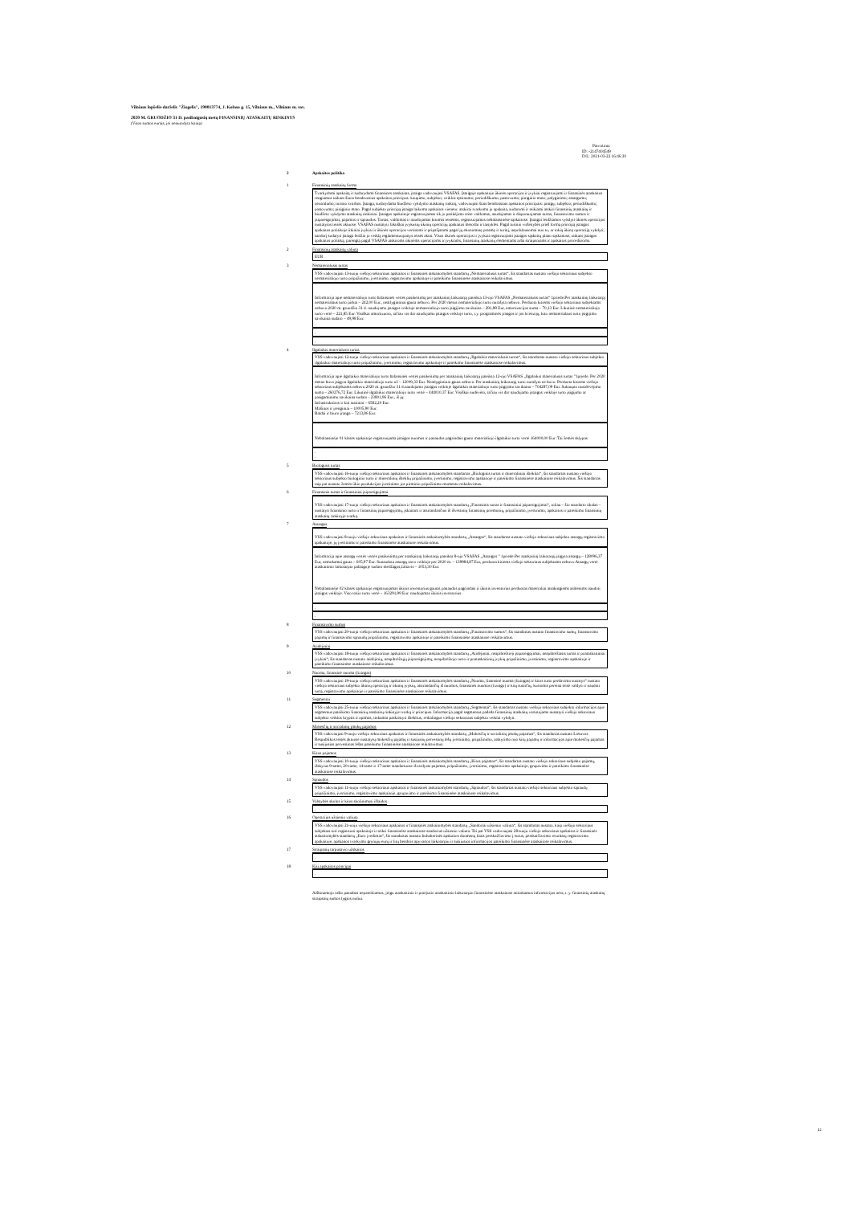Vilniaus lopšelis-darželis "Žiogelis", 190013774, J. Kolaso g. 15, Vilniaus m., Vilniaus m. sav.
2020 M. GRUODŽIO 31 D. pasibaigusių metų FINANSINIŲ ATASKAITŲ RINKINYS
(Visos sumos eurais, jei nenurodyta kitaip)
Patvirtinta
ID: -2147404549
D/L: 2021-03-22 16:46:30
2 Apskaitos politika
1 Finansinių ataskaitų forma
Tvarkydami apskaitą ir sudarydami finansines ataskaitas, įstaiga vadovaujasi VSAFAS. Įstaigoje apskaitoje ūkinės operacijos ir įvykiai registruojami ir finansinės ataskaitos rengiamos taikant šiuos bendruosius apskaitos principus: kaupimo; subjekto; veiklos tęstinumo; periodiškumo; pastovumo; piniginio mato; palyginimo; atsargumo; neutralumo; turinio svarbos. Įstaiga, sudarydama biudžeto vykdymo ataskaitų rinkinį, vadovaujasi šiais bendraisiais apskaitos principais: pinigų; subjekto; periodiškumo; pastovumo; piniginio mato. Pagal subjekto principą įstaiga laikoma apskaitos vienetu: atskirai tvarkoma jo apskaita, sudaromi ir teikiami atskiri finansinių ataskaitų ir biudžeto vykdymo ataskaitų rinkiniai. Įstaigos apskaitoje registruojamas tik jo patikėjimo teise valdomas, naudojamas ir disponuojamas turtas, finansavimo sumos ir įsipareigojimai, pajamos ir sąnaudos. Turtas, valdomas ir naudojamas kitomis teisėmis, registruojamas nebalansinėse sąskaitose. Įstaigai leidžiamos vykdyti ūkinės operacijos nustatytos teisės aktuose. VSAFAS nustatyti faktiškai įvykusių ūkinių operacijų apskaitos metodai ir taisyklės. Pagal turinio viršenybės prieš formą principą įstaigos apskaitos politikoje ūkiniai įvykiai ir ūkinės operacijos vertinami ir pripažįstami pagal jų ekonominę prasmę ir turinį, nepriklausomai nuo to, ar tokią ūkinę operaciją vykdyti, sandorį sudaryti įstaiga leidžia jo veiklą reglamentuojantys teisės aktai. Visos ūkinės operacijos ir įvykiai registruojami įstaigos sąskaitų plano sąskaitose, taikant įstaigos apskaitos politiką, parengtą pagal VSAFAS atskiroms ūkinėms operacijoms ir įvykiams, finansinių ataskaitų elementams arba straipsniams ir apskaitos procedūroms.
2 Finansinių ataskaitų valiuta
EUR
3 Nematerialusis turtas
VSS vadovaujasi 13-tuoju viešojo sektoriaus apskaitos ir finansinės atskaitomybės standartų „Nematerialusis turtas“, šis standartas nustato viešojo sektoriaus subjekto nematerialiojo turto pripažinimo, įvertinimo, registravimo apskaitoje ir pateikimo finansinėse ataskaitose reikalavimus.
Informacija apie nematerialiojo turto balansinės vertės pasikeitimą per ataskaitinį laikotarpį pateikta 13-ojo VSAFAS „Nematerialusis turtas“ 1priede.Per ataskaitinį laikotarpį nematerialaus turto pirkta – 242,00 Eur., neatlygintinai gauta nebuvo. Per 2020 metus nematerialiojo turto nurašyta nebuvo. Perduota kitiems viešojo sektoriaus subjektams nebuvo.2020 m. gruodžio 31 d. naudojamo įstaigos veikloje nematerialiojo turto įsigijimo savikaina – 291,98 Eur, amortizacijos suma – 70,13 Eur. Likutinė nematerialiojo turto vertė – 221,85 Eur. Visiškai amortizuoto, tačiau vis dar naudojamo įstaigos veikloje turto, t.y. programinės įrangos ir jos licenzijų, kito nematerialaus turto įsigijimo savikaina sudaro – 49,98 Eur.
.
.
.
4 Ilgalaikis materialusis turtas
VSS vadovaujasi 12-tuoju viešojo sektoriaus apskaitos ir finansinės atskaitomybės standartų „Ilgalaikis materialusis turtas“, šis standartas nustato viešojo sektoriaus subjekto ilgalaikio materialiojo turto pripažinimo, įvertinimo, registravimo apskaitoje ir pateikimo finansinėse ataskaitose reikalavimus.
Informacija apie ilgalaikio materialiojo turto balansinės vertės pasikeitimą per ataskaitinį laikotarpį pateikta 12-ojo VSAFAS „Ilgalaikis materialusis turtas ”1priede. Per 2020 metus buvo įsigyta ilgalaikio materialiojo turto už – 12009,33 Eur. Neatlygintinai gauta nebuvo. Per ataskaitinį laikotarpį turto nurašyta ne buvo. Perduota kitiems viešojo sektoriaus subjektams nebuvo.2020 m. gruodžio 31 d.naudojamo įstaigos veikloje ilgalaikio materialiojo turto įsigijimo savikaina – 704287,09 Eur. Sukaupto nusidėvėjimo suma – 260276,72 Eur. Likutinė ilgalaikio materialiojo turto vertė – 444010,37 Eur. Visiškai nudėvėto, tačiau vis dar naudojamo įstaigos veikloje turto įsigijimo ar pasigaminimo savikaina sudaro - 23801,96 Eur., iš jų:
Infrastruktūros ir kiti statiniai – 6582,20 Eur.
Mašinos ir įrenginiai – 10005,90 Eur.
Baldai ir biuro įranga – 7213,86 Eur.
Nebalansinėje 01 klasės sąskaitoje registruojama įstaigos nuomos ir panaudos pagrindais gauto materialiojo ilgalaikio turto vertė 164000,00 Eur .Tai žemės sklypas
.
.
5 Biologinis turtas
VSS vadovaujasi 16-tuoju viešojo sektoriaus apskaitos ir finansinės atskaitomybės standartas „Biologinis turtas ir mineraliniai ištekliai“, šis standartas nustato viešojo sektoriaus subjekto biologinio turto ir mineralinių išteklių pripažinimo, įvertinimo, registravimo apskaitoje ir pateikimo finansinėse ataskaitose reikalavimus. Šis standartas taip pat nustato žemės ūkio produkcijos įvertinimo jos pirminio pripažinimo momentu reikalavimus.
6 Finansinis turtas ir finansiniai įsipareigojimai
VSS vadovaujasi 17-tuoju viešojo sektoriaus apskaitos ir finansinės atskaitomybės standartų „Finansinis turtas ir finansiniai įsipareigojimai“, toliau – šio standarto tikslas – nustatyti finansinio turto ir finansinių įsipareigojimų, įskaitant ir atsirandančius iš išvestinių finansinių priemonių, pripažinimo, įvertinimo, apskaitos ir pateikimo finansinių ataskaitų rinkinyje tvarką.
7 Atsargos
VSS vadovaujasi 8-tuoju viešojo sektoriaus apskaitos ir finansinės atskaitomybės standartų „Atsargos“, šis standartas nustato viešojo sektoriaus subjekto atsargų registravimo apskaitoje, jų įvertinimo ir pateikimo finansinėse ataskaitose reikalavimus.
Informacija apie atsargų vertės vertės pasikeitimą per ataskaitinį laikotarpį pateikta 8-ojo VSAFAS „Atsargos ” 1priede.Per ataskaitinį laikotarpį įsigyta atsargų – 128096,37 Eur, nemokamai gauta – 605,97 Eur. Sunaudota atsargų savo veikloje per 2020 m. – 139984,87 Eur, perduota kitiems viešojo sektoriaus subjektams nebuvo.Atsargų vertė ataskaitinio laikotarpio pabaigoje sudaro medžagos,žaliavis – 1053,30 Eur.
Nebalansinėje 02 klasės sąskaitoje registruojamas ūkinis inventorius gautas panaudos pagrindais ir ūkinis inventorius perduotas materialiai atsakingiems asmenims naudoti įstaigos veikloje. Viso tokio turto vertė – 163291,99 Eur. naudojamas ūkinis inventorius .
.
.
8 Finansavimo sumos
VSS vadovaujasi 20-tuoju viešojo sektoriaus apskaitos ir finansinės atskaitomybės standartų „Finansavimo sumos“, šis standartas nustato finansavimo sumų, finansavimo pajamų ir finansavimo sąnaudų pripažinimo, registravimo apskaitoje ir pateikimo finansinėse ataskaitose reikalavimus.
9 Atidėjiniai
VSS vadovaujasi 18-tuoju viešojo sektoriaus apskaitos ir finansinės atskaitomybės standartų „Atidėjiniai, neapibrėžtieji įsipareigojimai, neapibrėžtasis turtas ir poataskaitiniai įvykiai“, šis standartas nustato atidėjinių, neapibrėžtųjų įsipareigojimų, neapibrėžtojo turto ir poataskaitinių įvykių pripažinimo, įvertinimo, registravimo apskaitoje ir pateikimo finansinėse ataskaitose reikalavimus.
10 Nuoma, finansinė nuoma (lizingas)
VSS vadovaujasi 19-tuoju viešojo sektoriaus apskaitos ir finansinės atskaitomybės standartų „Nuoma, finansinė nuoma (lizingas) ir kitos turto perdavimo sutartys“ nustato viešojo sektoriaus subjekto ūkinių operacijų ir ūkinių įvykių, atsirandančių iš nuomos, finansinės nuomos (lizingo) ir kitų sutarčių, kuriomis pereina teisė valdyti ir naudoti turtą, registravimo apskaitoje ir pateikimo finansinėse ataskaitose reikalavimus.
11 Segmentai
VSS vadovaujasi 25-tuoju viešojo sektoriaus apskaitos ir finansinės atskaitomybės standartų „Segmentai“, šis standartas nustato viešojo sektoriaus subjekto informacijos apie segmentus pateikimo finansinių ataskaitų rinkinyje tvarką ir principus. Informacija pagal segmentus padeda finansinių ataskaitų vartotojams nustatyti viešojo sektoriaus subjekto veiklos kryptis ir apimtis, tinkamai paskirstyti išteklius, reikalingus viešojo sektoriaus subjekto veiklai vykdyti.
12 Mokesčių ir socialinių įmokų pajamos
VSS vadovaujasi 9-tuoju viešojo sektoriaus apskaitos ir finansinės atskaitomybės standartų „Mokesčių ir socialinių įmokų pajamos“, šis standartas nustato Lietuvos Respublikos teisės aktuose nustatytų mokesčių pajamų ir susijusių pervestinų lėšų įvertinimo, pripažinimo, atskyrimo nuo kitų pajamų ir informacijos apie mokesčių pajamas ir susijusias pervestinas lėšas pateikimo finansinėse ataskaitose reikalavimus.
13 Kitos pajamos
VSS vadovaujasi 10-tuoju viešojo sektoriaus apskaitos ir finansinės atskaitomybės standartų „Kitos pajamos“, šis standartas nustato viešojo sektoriaus subjekto pajamų, išskyrus 9-tame, 20-tame, 14-tame ir 17-tame standartuose išvardytas pajamas, pripažinimo, įvertinimo, registravimo apskaitoje, grupavimo ir pateikimo finansinėse ataskaitose reikalavimus.
14 Sąnaudos
VSS vadovaujasi 11-tuoju viešojo sektoriaus apskaitos ir finansinės atskaitomybės standartų „Sąnaudos“, šis standartas nustato viešojo sektoriaus subjekto sąnaudų pripažinimo, įvertinimo, registravimo apskaitoje, grupavimo ir pateikimo finansinėse ataskaitose reikalavimus.
15 Valstybės skolos ir kitos skolinimosi išlaidos
.
16 Operacijos užsienio valiuta
VSS vadovaujasi 21-uoju viešojo sektoriaus apskaitos ir finansinės atskaitomybės standartų „Sandoriai užsienio valiuta“, šis standartas nustato, kaip viešojo sektoriaus subjektas turi registruoti apskaitoje ir teikti finansinėse ataskaitose sandorius užsienio valiuta. Tai pat VSS vadovaujasi 28-tuoju viešojo sektoriaus apskaitos ir finansinės atskaitomybės standartų „Euro įvedimas“, šis standartas nustato buhalterinės apskaitos duomenų litais perskaičiavimo į eurus, perskaičiavimo rezultatų registravimo apskaitoje, apskaitos tvarkymo grynųjų eurų ir litų bendros apyvartos laikotarpiu ir susijusios informacijos pateikimo finansinėse ataskaitose reikalavimus.
17 Straipsnių tarpusavio užskaitos
.
18 Kiti apskaitos principai
.
Aiškinamojo rašto pastabos nepateikiamos, jeigu ataskaitinio ir praėjusio ataskaitinio laikotarpio finansinėse ataskaitose atitinkamos informacijos nėra, t. y. finansinių ataskaitų straipsnių sumos lygios nuliui.
12